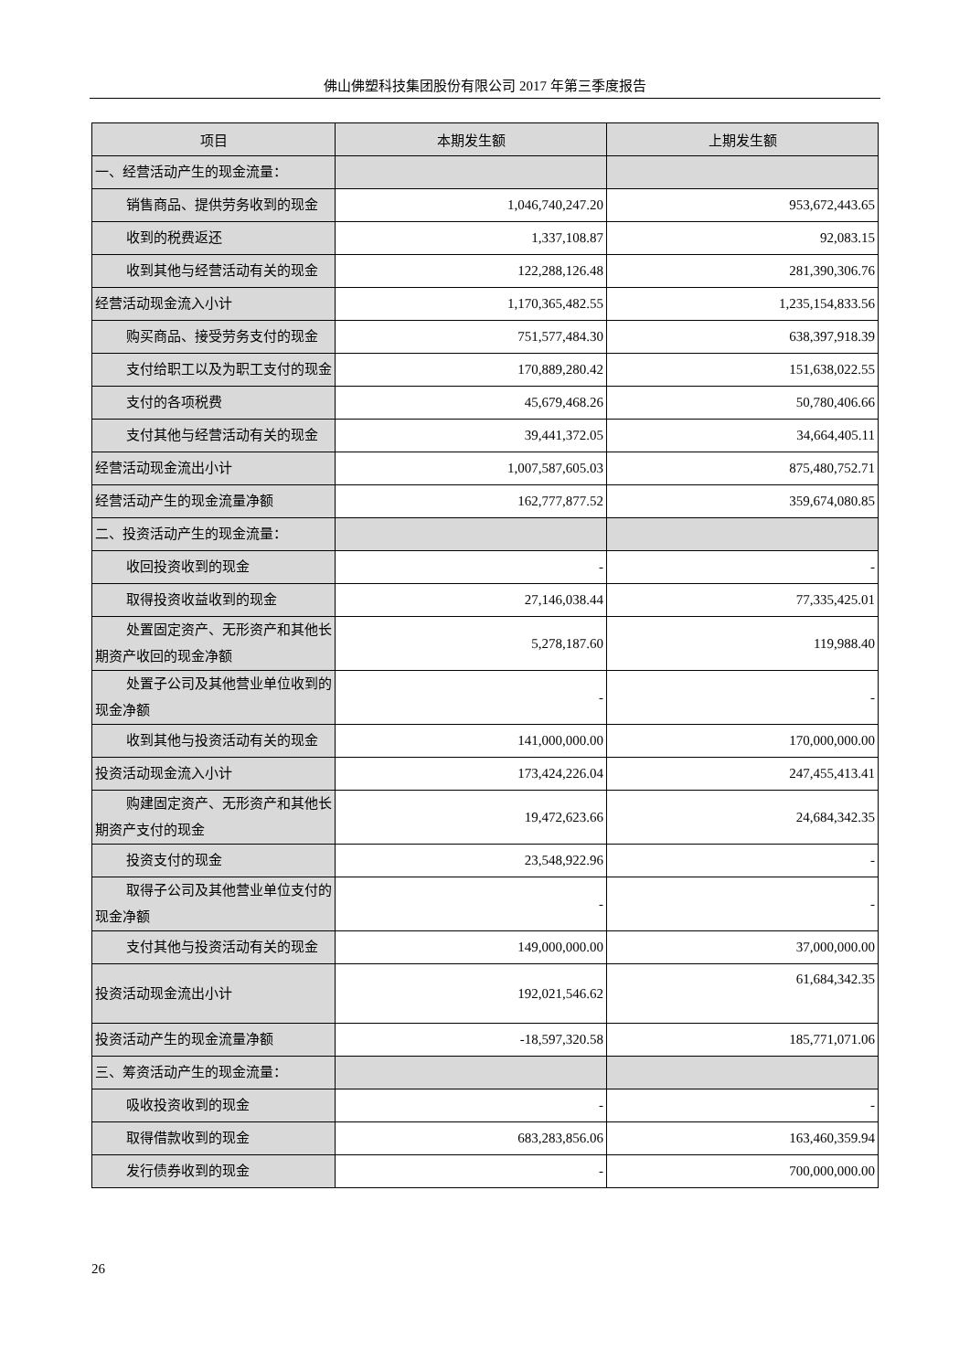佛山佛塑科技集团股份有限公司 2017 年第三季度报告
| 项目 | 本期发生额 | 上期发生额 |
| --- | --- | --- |
| 一、经营活动产生的现金流量： | | |
| 销售商品、提供劳务收到的现金 | 1,046,740,247.20 | 953,672,443.65 |
| 收到的税费返还 | 1,337,108.87 | 92,083.15 |
| 收到其他与经营活动有关的现金 | 122,288,126.48 | 281,390,306.76 |
| 经营活动现金流入小计 | 1,170,365,482.55 | 1,235,154,833.56 |
| 购买商品、接受劳务支付的现金 | 751,577,484.30 | 638,397,918.39 |
| 支付给职工以及为职工支付的现 金 | 170,889,280.42 | 151,638,022.55 |
| 支付的各项税费 | 45,679,468.26 | 50,780,406.66 |
| 支付其他与经营活动有关的现金 | 39,441,372.05 | 34,664,405.11 |
| 经营活动现金流出小计 | 1,007,587,605.03 | 875,480,752.71 |
| 经营活动产生的现金流量净额 | 162,777,877.52 | 359,674,080.85 |
| 二、投资活动产生的现金流量： | | |
| 收回投资收到的现金 | - | - |
| 取得投资收益收到的现金 | 27,146,038.44 | 77,335,425.01 |
| 处置固定资产、无形资产和其他 长期资产收回的现金净额 | 5,278,187.60 | 119,988.40 |
| 处置子公司及其他营业单位收到 的现金净额 | - | - |
| 收到其他与投资活动有关的现金 | 141,000,000.00 | 170,000,000.00 |
| 投资活动现金流入小计 | 173,424,226.04 | 247,455,413.41 |
| 购建固定资产、无形资产和其他 长期资产支付的现金 | 19,472,623.66 | 24,684,342.35 |
| 投资支付的现金 | 23,548,922.96 | - |
| 取得子公司及其他营业单位支付 的现金净额 | - | - |
| 支付其他与投资活动有关的现金 | 149,000,000.00 | 37,000,000.00 |
| 投资活动现金流出小计 | 192,021,546.62 | 61,684,342.35 |
| 投资活动产生的现金流量净额 | -18,597,320.58 | 185,771,071.06 |
| 三、筹资活动产生的现金流量： | | |
| 吸收投资收到的现金 | - | - |
| 取得借款收到的现金 | 683,283,856.06 | 163,460,359.94 |
| 发行债券收到的现金 | - | 700,000,000.00 |
26